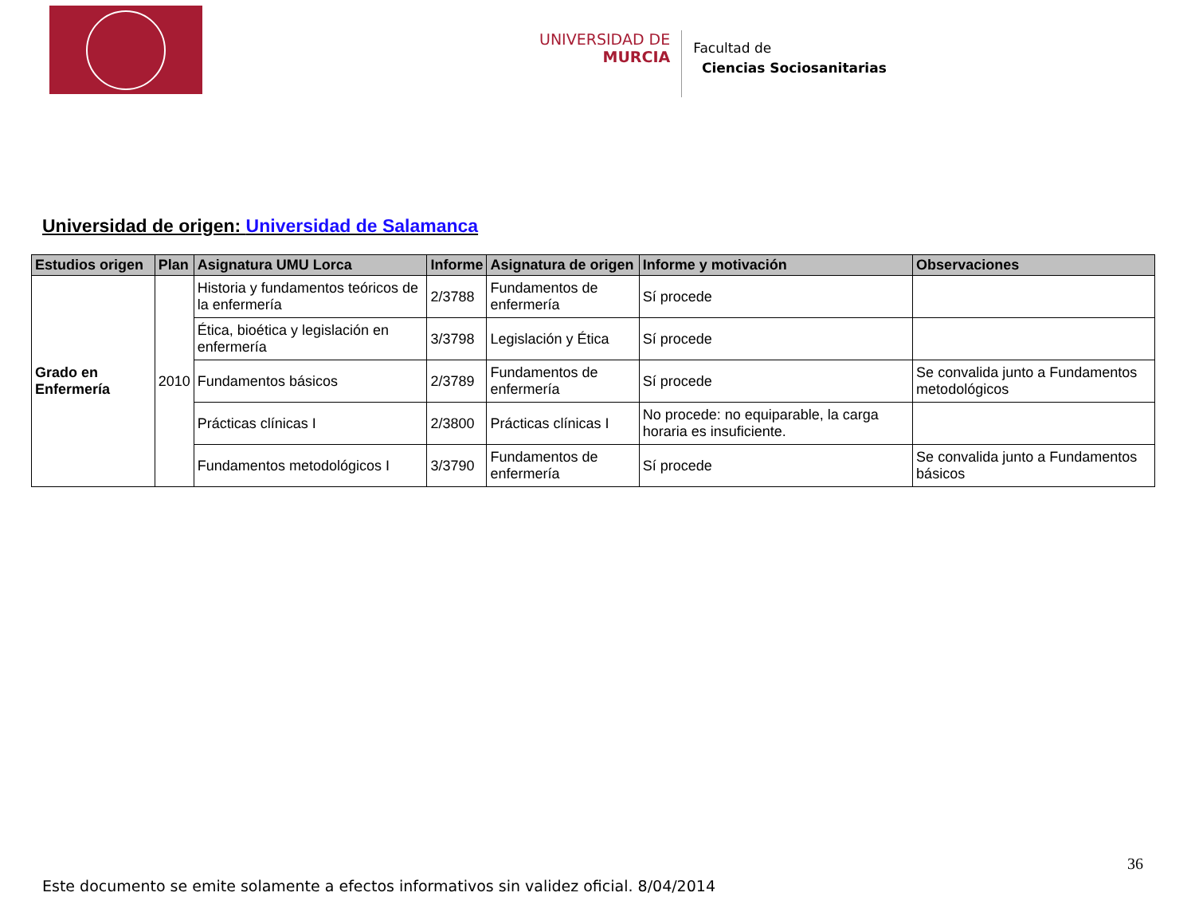UNIVERSIDAD DE
MURCIA
Facultad de
Ciencias Sociosanitarias
Universidad de origen: Universidad de Salamanca
| Estudios origen | Plan | Asignatura UMU Lorca | Informe | Asignatura de origen | Informe y motivación | Observaciones |
| --- | --- | --- | --- | --- | --- | --- |
| Grado en Enfermería | 2010 | Historia y fundamentos teóricos de la enfermería | 2/3788 | Fundamentos de enfermería | Sí procede | |
| | | Ética, bioética y legislación en enfermería | 3/3798 | Legislación y Ética | Sí procede | |
| | | Fundamentos básicos | 2/3789 | Fundamentos de enfermería | Sí procede | Se convalida junto a Fundamentos metodológicos |
| | | Prácticas clínicas I | 2/3800 | Prácticas clínicas I | No procede: no equiparable, la carga horaria es insuficiente. | |
| | | Fundamentos metodológicos I | 3/3790 | Fundamentos de enfermería | Sí procede | Se convalida junto a Fundamentos básicos |
36
Este documento se emite solamente a efectos informativos sin validez oficial. 8/04/2014